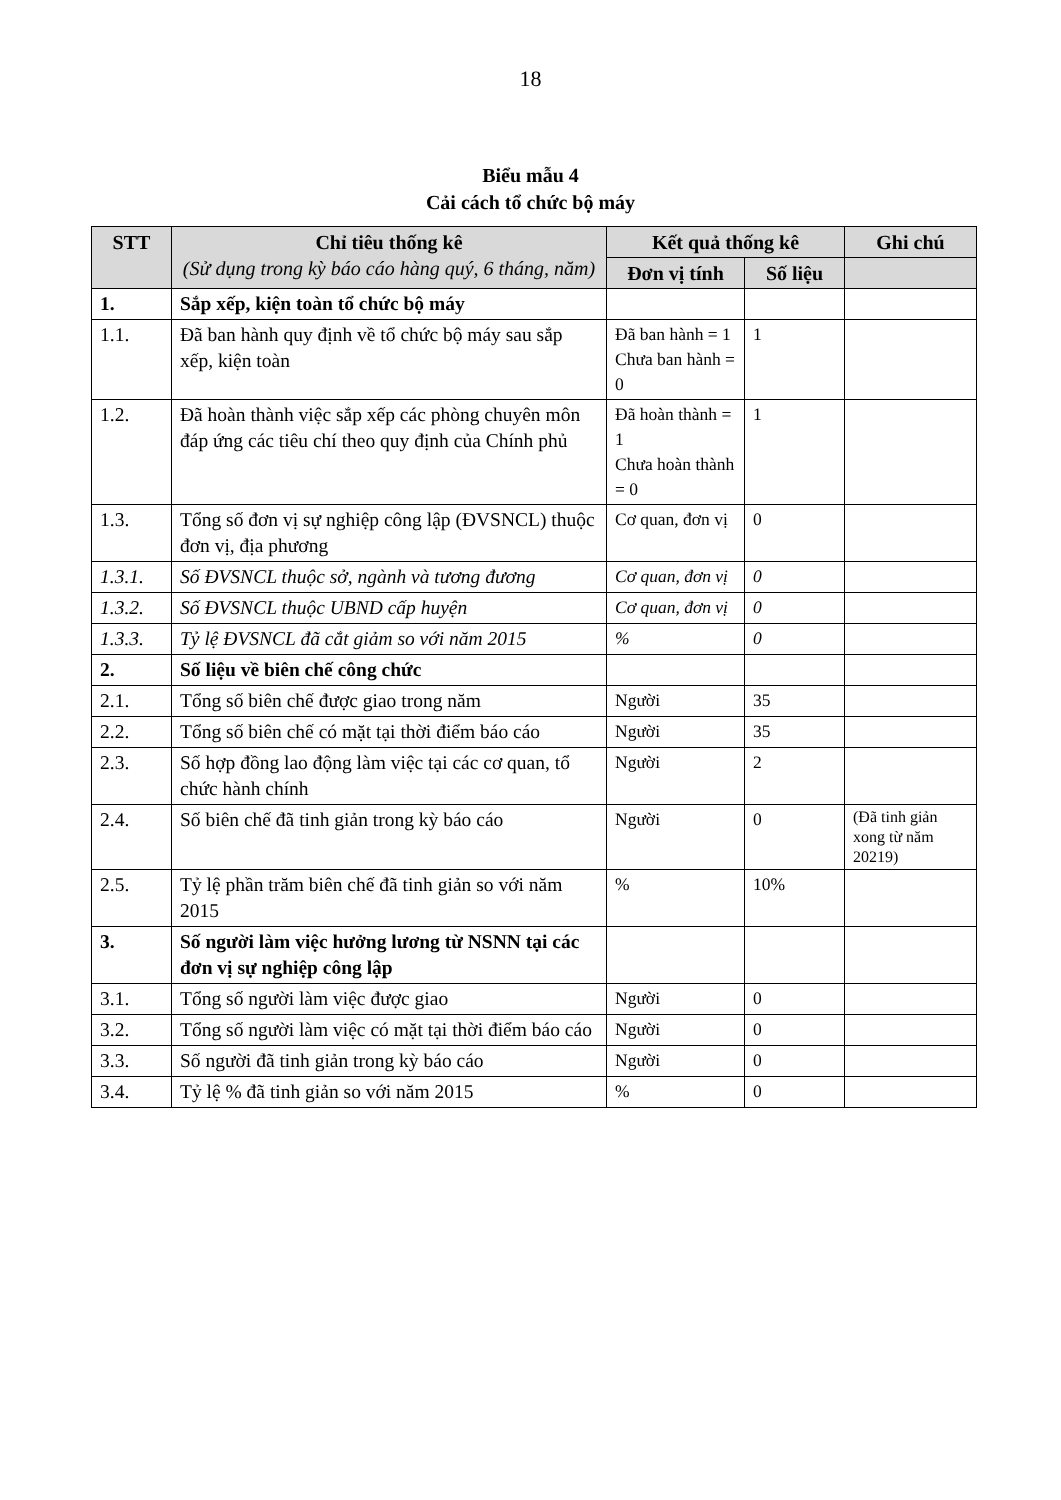18
Biểu mẫu 4
Cải cách tổ chức bộ máy
| STT | Chỉ tiêu thống kê (Sử dụng trong kỳ báo cáo hàng quý, 6 tháng, năm) | Kết quả thống kê | | Ghi chú |
| --- | --- | --- | --- | --- |
| | | Đơn vị tính | Số liệu | |
| 1. | Sắp xếp, kiện toàn tổ chức bộ máy | | | |
| 1.1. | Đã ban hành quy định về tổ chức bộ máy sau sắp xếp, kiện toàn | Đã ban hành = 1 Chưa ban hành = 0 | 1 | |
| 1.2. | Đã hoàn thành việc sắp xếp các phòng chuyên môn đáp ứng các tiêu chí theo quy định của Chính phủ | Đã hoàn thành = 1 Chưa hoàn thành = 0 | 1 | |
| 1.3. | Tổng số đơn vị sự nghiệp công lập (ĐVSNCL) thuộc đơn vị, địa phương | Cơ quan, đơn vị | 0 | |
| 1.3.1. | Số ĐVSNCL thuộc sở, ngành và tương đương | Cơ quan, đơn vị | 0 | |
| 1.3.2. | Số ĐVSNCL thuộc UBND cấp huyện | Cơ quan, đơn vị | 0 | |
| 1.3.3. | Tỷ lệ ĐVSNCL đã cắt giảm so với năm 2015 | % | 0 | |
| 2. | Số liệu về biên chế công chức | | | |
| 2.1. | Tổng số biên chế được giao trong năm | Người | 35 | |
| 2.2. | Tổng số biên chế có mặt tại thời điểm báo cáo | Người | 35 | |
| 2.3. | Số hợp đồng lao động làm việc tại các cơ quan, tổ chức hành chính | Người | 2 | |
| 2.4. | Số biên chế đã tinh giản trong kỳ báo cáo | Người | 0 | (Đã tinh giản xong từ năm 20219) |
| 2.5. | Tỷ lệ phần trăm biên chế đã tinh giản so với năm 2015 | % | 10% | |
| 3. | Số người làm việc hưởng lương từ NSNN tại các đơn vị sự nghiệp công lập | | | |
| 3.1. | Tổng số người làm việc được giao | Người | 0 | |
| 3.2. | Tổng số người làm việc có mặt tại thời điểm báo cáo | Người | 0 | |
| 3.3. | Số người đã tinh giản trong kỳ báo cáo | Người | 0 | |
| 3.4. | Tỷ lệ % đã tinh giản so với năm 2015 | % | 0 | |